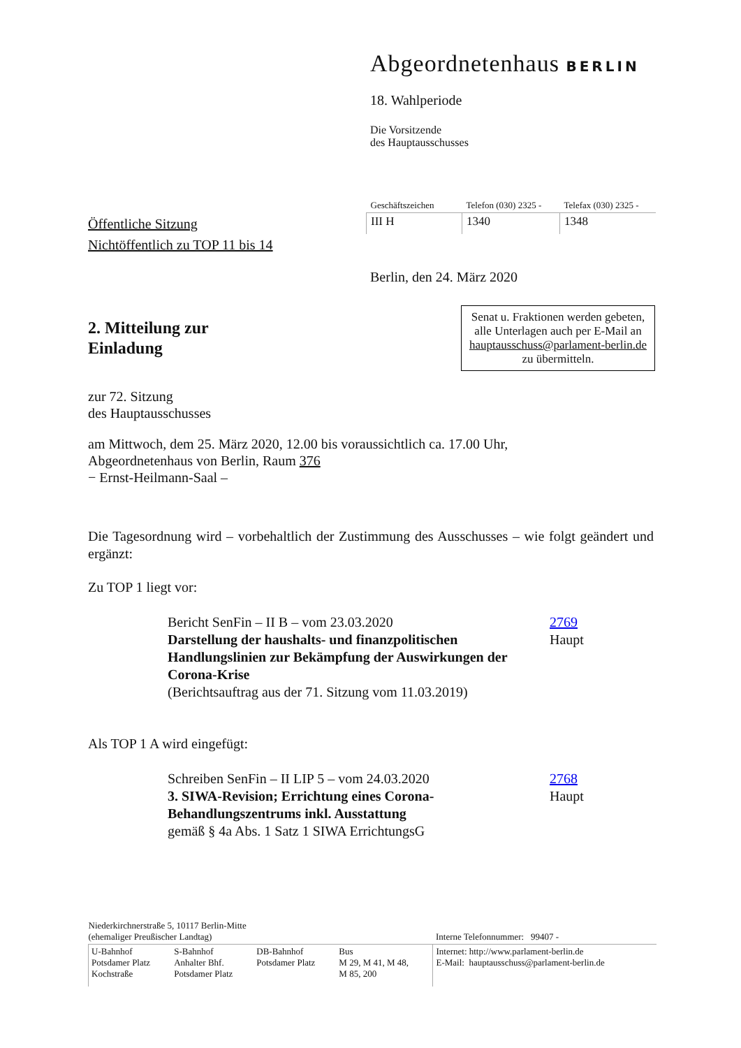Abgeordnetenhaus BERLIN
18. Wahlperiode
Die Vorsitzende
des Hauptausschusses
Öffentliche Sitzung
Nichtöffentlich zu TOP 11 bis 14
| Geschäftszeichen | Telefon (030) 2325 - | Telefax (030) 2325 - |
| III H | 1340 | 1348 |
Berlin, den 24. März 2020
2. Mitteilung zur
Einladung
Senat u. Fraktionen werden gebeten,
alle Unterlagen auch per E-Mail an
hauptausschuss@parlament-berlin.de
zu übermitteln.
zur 72. Sitzung
des Hauptausschusses
am Mittwoch, dem 25. März 2020, 12.00 bis voraussichtlich ca. 17.00 Uhr,
Abgeordnetenhaus von Berlin, Raum 376
− Ernst-Heilmann-Saal –
Die Tagesordnung wird – vorbehaltlich der Zustimmung des Ausschusses – wie folgt geändert und ergänzt:
Zu TOP 1 liegt vor:
Bericht SenFin – II B – vom 23.03.2020
Darstellung der haushalts- und finanzpolitischen Handlungslinien zur Bekämpfung der Auswirkungen der Corona-Krise
(Berichtsauftrag aus der 71. Sitzung vom 11.03.2019)
2769
Haupt
Als TOP 1 A wird eingefügt:
Schreiben SenFin – II LIP 5 – vom 24.03.2020
3. SIWA-Revision; Errichtung eines Corona-Behandlungszentrums inkl. Ausstattung
gemäß § 4a Abs. 1 Satz 1 SIWA ErrichtungsG
2768
Haupt
| Niederkirchnerstraße 5, 10117 Berlin-Mitte (ehemaliger Preußischer Landtag) | | | | Interne Telefonnummer: 99407 - |
| U-Bahnhof Potsdamer Platz Kochstraße | S-Bahnhof Anhalter Bhf. Potsdamer Platz | DB-Bahnhof Potsdamer Platz | Bus M 29, M 41, M 48, M 85, 200 | Internet: http://www.parlament-berlin.de E-Mail: hauptausschuss@parlament-berlin.de |